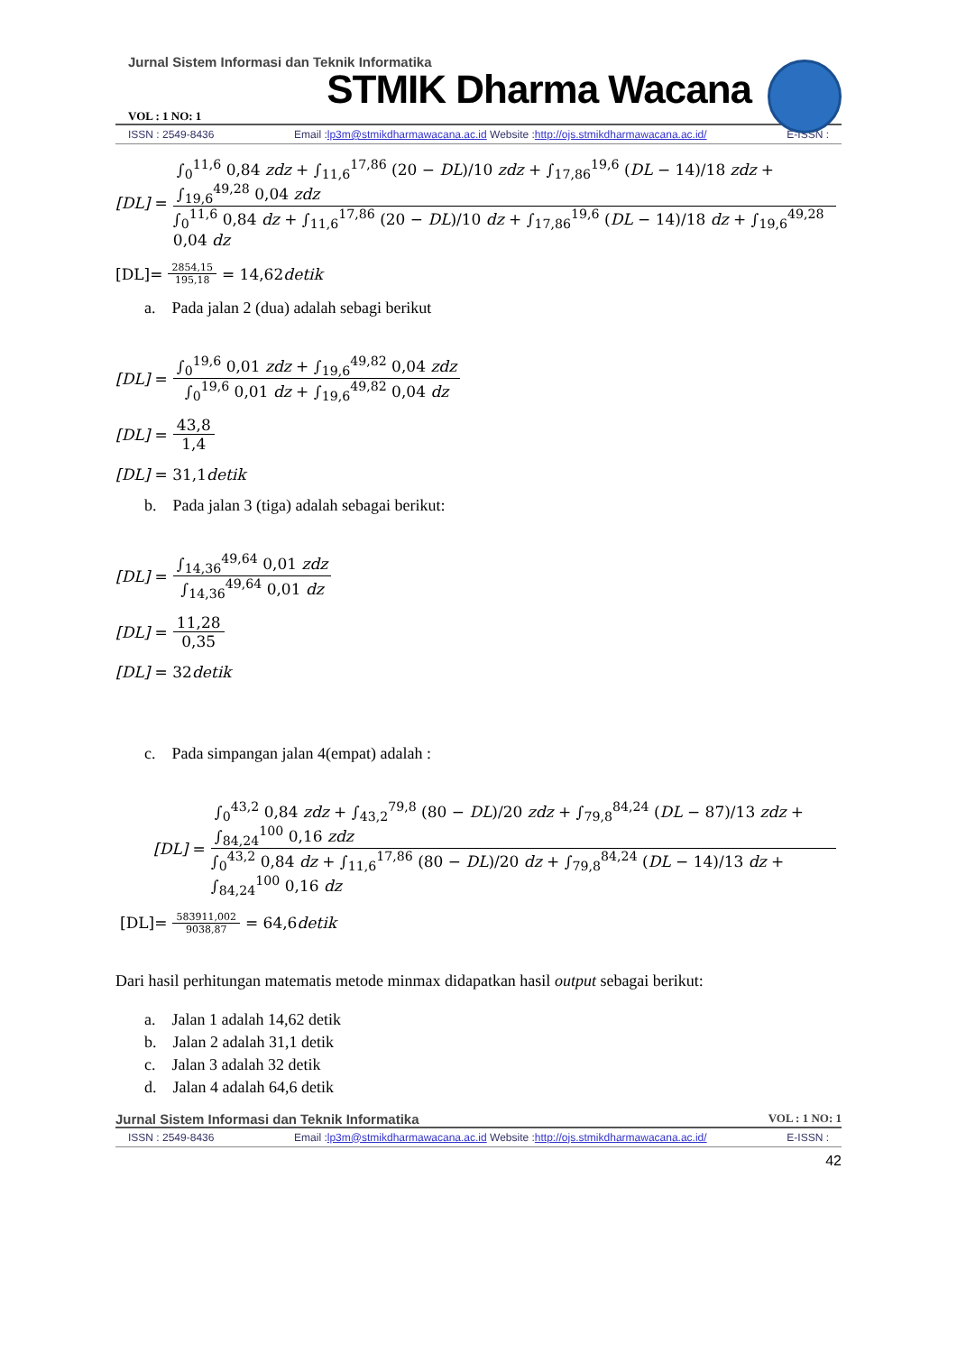Jurnal Sistem Informasi dan Teknik Informatika
STMIK Dharma Wacana
VOL : 1 NO: 1
ISSN : 2549-8436 Email :lp3m@stmikdharmawacana.ac.id Website :http://ojs.stmikdharmawacana.ac.id/ E-ISSN :
[DL] = ∫<sub>0</sub><sup>11,6</sup> 0,84 zdz + ∫<sub>11,6</sub><sup>17,86</sup> (20 − DL)/10 zdz + ∫<sub>17,86</sub><sup>19,6</sup> (DL − 14)/18 zdz + ∫<sub>19,6</sub><sup>49,28</sup> 0,04 zdz ∫<sub>0</sub><sup>11,6</sup> 0,84 dz + ∫<sub>11,6</sub><sup>17,86</sup> (20 − DL)/10 dz + ∫<sub>17,86</sub><sup>19,6</sup> (DL − 14)/18 dz + ∫<sub>19,6</sub><sup>49,28</sup> 0,04 dz
[DL]= 2854,15 195,18 = 14,62 detik
a. Pada jalan 2 (dua) adalah sebagi berikut
[DL] = ∫<sub>0</sub><sup>19,6</sup> 0,01 zdz + ∫<sub>19,6</sub><sup>49,82</sup> 0,04 zdz ∫<sub>0</sub><sup>19,6</sup> 0,01 dz + ∫<sub>19,6</sub><sup>49,82</sup> 0,04 dz
[DL] = 43,8 1,4
[DL] = 31,1 detik
b. Pada jalan 3 (tiga) adalah sebagai berikut:
[DL] = ∫<sub>14,36</sub><sup>49,64</sup> 0,01 zdz ∫<sub>14,36</sub><sup>49,64</sup> 0,01 dz
[DL] = 11,28 0,35
[DL] = 32 detik
c. Pada simpangan jalan 4(empat) adalah :
[DL] = ∫<sub>0</sub><sup>43,2</sup> 0,84 zdz + ∫<sub>43,2</sub><sup>79,8</sup> (80 − DL)/20 zdz + ∫<sub>79,8</sub><sup>84,24</sup> (DL − 87)/13 zdz + ∫<sub>84,24</sub><sup>100</sup> 0,16 zdz ∫<sub>0</sub><sup>43,2</sup> 0,84 dz + ∫<sub>11,6</sub><sup>17,86</sup> (80 − DL)/20 dz + ∫<sub>79,8</sub><sup>84,24</sup> (DL − 14)/13 dz + ∫<sub>84,24</sub><sup>100</sup> 0,16 dz
[DL]= 583911,002 9038,87 = 64,6 detik
Dari hasil perhitungan matematis metode minmax didapatkan hasil output sebagai berikut:
a. Jalan 1 adalah 14,62 detik
b. Jalan 2 adalah 31,1 detik
c. Jalan 3 adalah 32 detik
d. Jalan 4 adalah 64,6 detik
Jurnal Sistem Informasi dan Teknik Informatika VOL : 1 NO: 1
ISSN : 2549-8436 Email :lp3m@stmikdharmawacana.ac.id Website :http://ojs.stmikdharmawacana.ac.id/ E-ISSN :
42